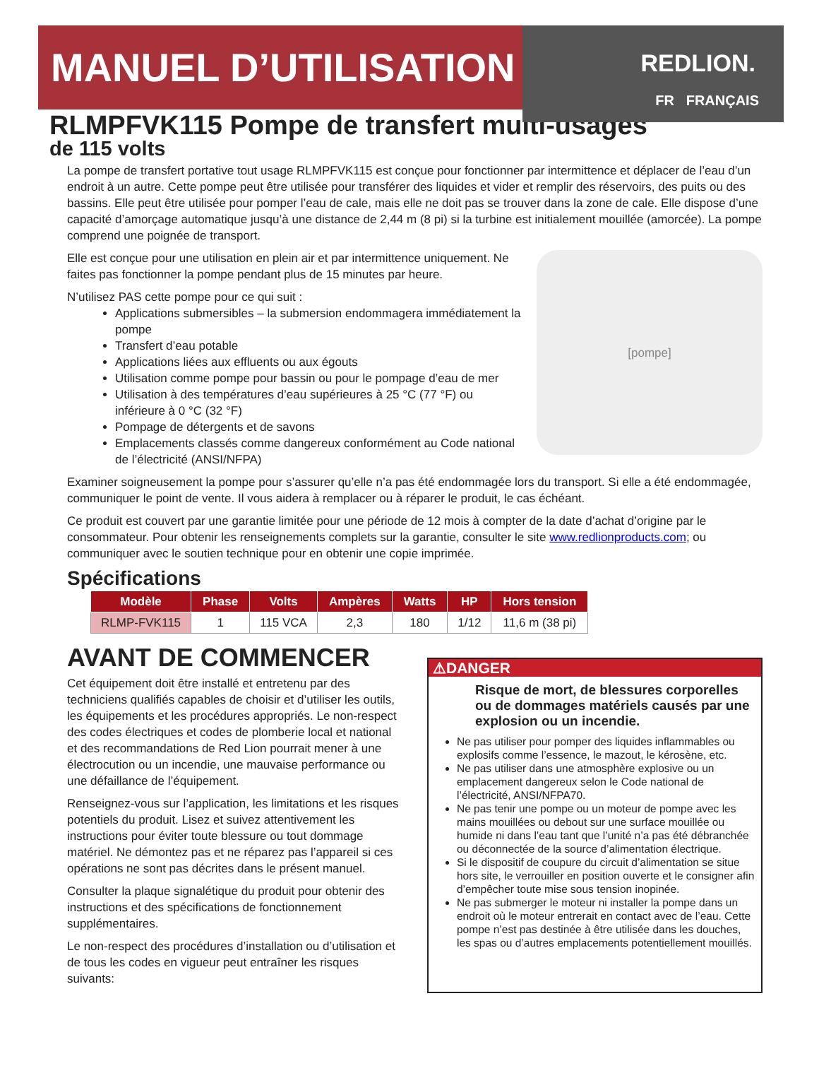MANUEL D’UTILISATION
REDLION.
FR FRANÇAIS
RLMPFVK115 Pompe de transfert multi-usages
de 115 volts
La pompe de transfert portative tout usage RLMPFVK115 est conçue pour fonctionner par intermittence et déplacer de l’eau d’un endroit à un autre. Cette pompe peut être utilisée pour transférer des liquides et vider et remplir des réservoirs, des puits ou des bassins. Elle peut être utilisée pour pomper l’eau de cale, mais elle ne doit pas se trouver dans la zone de cale. Elle dispose d’une capacité d’amorçage automatique jusqu’à une distance de 2,44 m (8 pi) si la turbine est initialement mouillée (amorcée). La pompe comprend une poignée de transport.
[pompe]
Elle est conçue pour une utilisation en plein air et par intermittence uniquement. Ne faites pas fonctionner la pompe pendant plus de 15 minutes par heure.
N’utilisez PAS cette pompe pour ce qui suit :
Applications submersibles – la submersion endommagera immédiatement la pompe
Transfert d’eau potable
Applications liées aux effluents ou aux égouts
Utilisation comme pompe pour bassin ou pour le pompage d’eau de mer
Utilisation à des températures d’eau supérieures à 25 °C (77 °F) ou inférieure à 0 °C (32 °F)
Pompage de détergents et de savons
Emplacements classés comme dangereux conformément au Code national de l’électricité (ANSI/NFPA)
Examiner soigneusement la pompe pour s’assurer qu’elle n’a pas été endommagée lors du transport. Si elle a été endommagée, communiquer le point de vente. Il vous aidera à remplacer ou à réparer le produit, le cas échéant.
Ce produit est couvert par une garantie limitée pour une période de 12 mois à compter de la date d’achat d’origine par le consommateur. Pour obtenir les renseignements complets sur la garantie, consulter le site www.redlionproducts.com; ou communiquer avec le soutien technique pour en obtenir une copie imprimée.
Spécifications
| Modèle | Phase | Volts | Ampères | Watts | HP | Hors tension |
| --- | --- | --- | --- | --- | --- | --- |
| RLMP-FVK115 | 1 | 115 VCA | 2,3 | 180 | 1/12 | 11,6 m (38 pi) |
AVANT DE COMMENCER
Cet équipement doit être installé et entretenu par des techniciens qualifiés capables de choisir et d’utiliser les outils, les équipements et les procédures appropriés. Le non-respect des codes électriques et codes de plomberie local et national et des recommandations de Red Lion pourrait mener à une électrocution ou un incendie, une mauvaise performance ou une défaillance de l’équipement.
Renseignez-vous sur l’application, les limitations et les risques potentiels du produit. Lisez et suivez attentivement les instructions pour éviter toute blessure ou tout dommage matériel. Ne démontez pas et ne réparez pas l’appareil si ces opérations ne sont pas décrites dans le présent manuel.
Consulter la plaque signalétique du produit pour obtenir des instructions et des spécifications de fonctionnement supplémentaires.
Le non-respect des procédures d’installation ou d’utilisation et de tous les codes en vigueur peut entraîner les risques suivants:
⚠DANGER
Risque de mort, de blessures corporelles ou de dommages matériels causés par une explosion ou un incendie.
Ne pas utiliser pour pomper des liquides inflammables ou explosifs comme l’essence, le mazout, le kérosène, etc.
Ne pas utiliser dans une atmosphère explosive ou un emplacement dangereux selon le Code national de l’électricité, ANSI/NFPA70.
Ne pas tenir une pompe ou un moteur de pompe avec les mains mouillées ou debout sur une surface mouillée ou humide ni dans l’eau tant que l’unité n’a pas été débranchée ou déconnectée de la source d’alimentation électrique.
Si le dispositif de coupure du circuit d’alimentation se situe hors site, le verrouiller en position ouverte et le consigner afin d’empêcher toute mise sous tension inopinée.
Ne pas submerger le moteur ni installer la pompe dans un endroit où le moteur entrerait en contact avec de l’eau. Cette pompe n’est pas destinée à être utilisée dans les douches, les spas ou d’autres emplacements potentiellement mouillés.